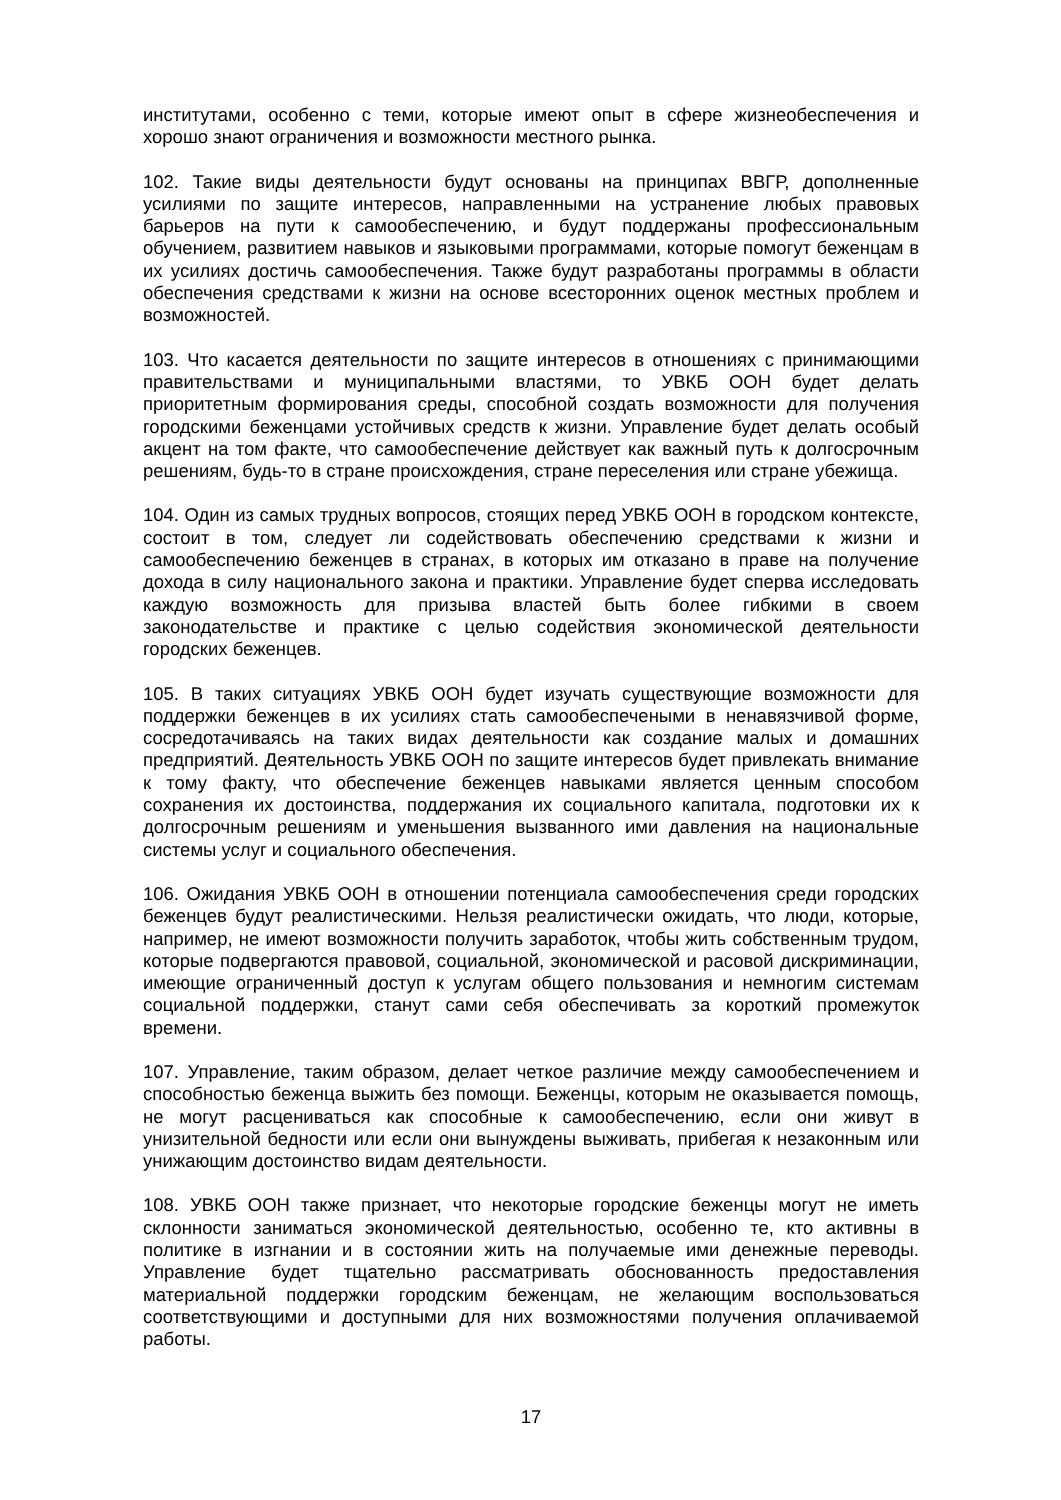институтами, особенно с теми, которые имеют опыт в сфере жизнеобеспечения и хорошо знают ограничения и возможности местного рынка.
102. Такие виды деятельности будут основаны на принципах ВВГР, дополненные усилиями по защите интересов, направленными на устранение любых правовых барьеров на пути к самообеспечению, и будут поддержаны профессиональным обучением, развитием навыков и языковыми программами, которые помогут беженцам в их усилиях достичь самообеспечения. Также будут разработаны программы в области обеспечения средствами к жизни на основе всесторонних оценок местных проблем и возможностей.
103. Что касается деятельности по защите интересов в отношениях с принимающими правительствами и муниципальными властями, то УВКБ ООН будет делать приоритетным формирования среды, способной создать возможности для получения городскими беженцами устойчивых средств к жизни. Управление будет делать особый акцент на том факте, что самообеспечение действует как важный путь к долгосрочным решениям, будь-то в стране происхождения, стране переселения или стране убежища.
104. Один из самых трудных вопросов, стоящих перед УВКБ ООН в городском контексте, состоит в том, следует ли содействовать обеспечению средствами к жизни и самообеспечению беженцев в странах, в которых им отказано в праве на получение дохода в силу национального закона и практики. Управление будет сперва исследовать каждую возможность для призыва властей быть более гибкими в своем законодательстве и практике с целью содействия экономической деятельности городских беженцев.
105. В таких ситуациях УВКБ ООН будет изучать существующие возможности для поддержки беженцев в их усилиях стать самообеспечеными в ненавязчивой форме, сосредотачиваясь на таких видах деятельности как создание малых и домашних предприятий. Деятельность УВКБ ООН по защите интересов будет привлекать внимание к тому факту, что обеспечение беженцев навыками является ценным способом сохранения их достоинства, поддержания их социального капитала, подготовки их к долгосрочным решениям и уменьшения вызванного ими давления на национальные системы услуг и социального обеспечения.
106. Ожидания УВКБ ООН в отношении потенциала самообеспечения среди городских беженцев будут реалистическими. Нельзя реалистически ожидать, что люди, которые, например, не имеют возможности получить заработок, чтобы жить собственным трудом, которые подвергаются правовой, социальной, экономической и расовой дискриминации, имеющие ограниченный доступ к услугам общего пользования и немногим системам социальной поддержки, станут сами себя обеспечивать за короткий промежуток времени.
107. Управление, таким образом, делает четкое различие между самообеспечением и способностью беженца выжить без помощи. Беженцы, которым не оказывается помощь, не могут расцениваться как способные к самообеспечению, если они живут в унизительной бедности или если они вынуждены выживать, прибегая к незаконным или унижающим достоинство видам деятельности.
108. УВКБ ООН также признает, что некоторые городские беженцы могут не иметь склонности заниматься экономической деятельностью, особенно те, кто активны в политике в изгнании и в состоянии жить на получаемые ими денежные переводы. Управление будет тщательно рассматривать обоснованность предоставления материальной поддержки городским беженцам, не желающим воспользоваться соответствующими и доступными для них возможностями получения оплачиваемой работы.
17